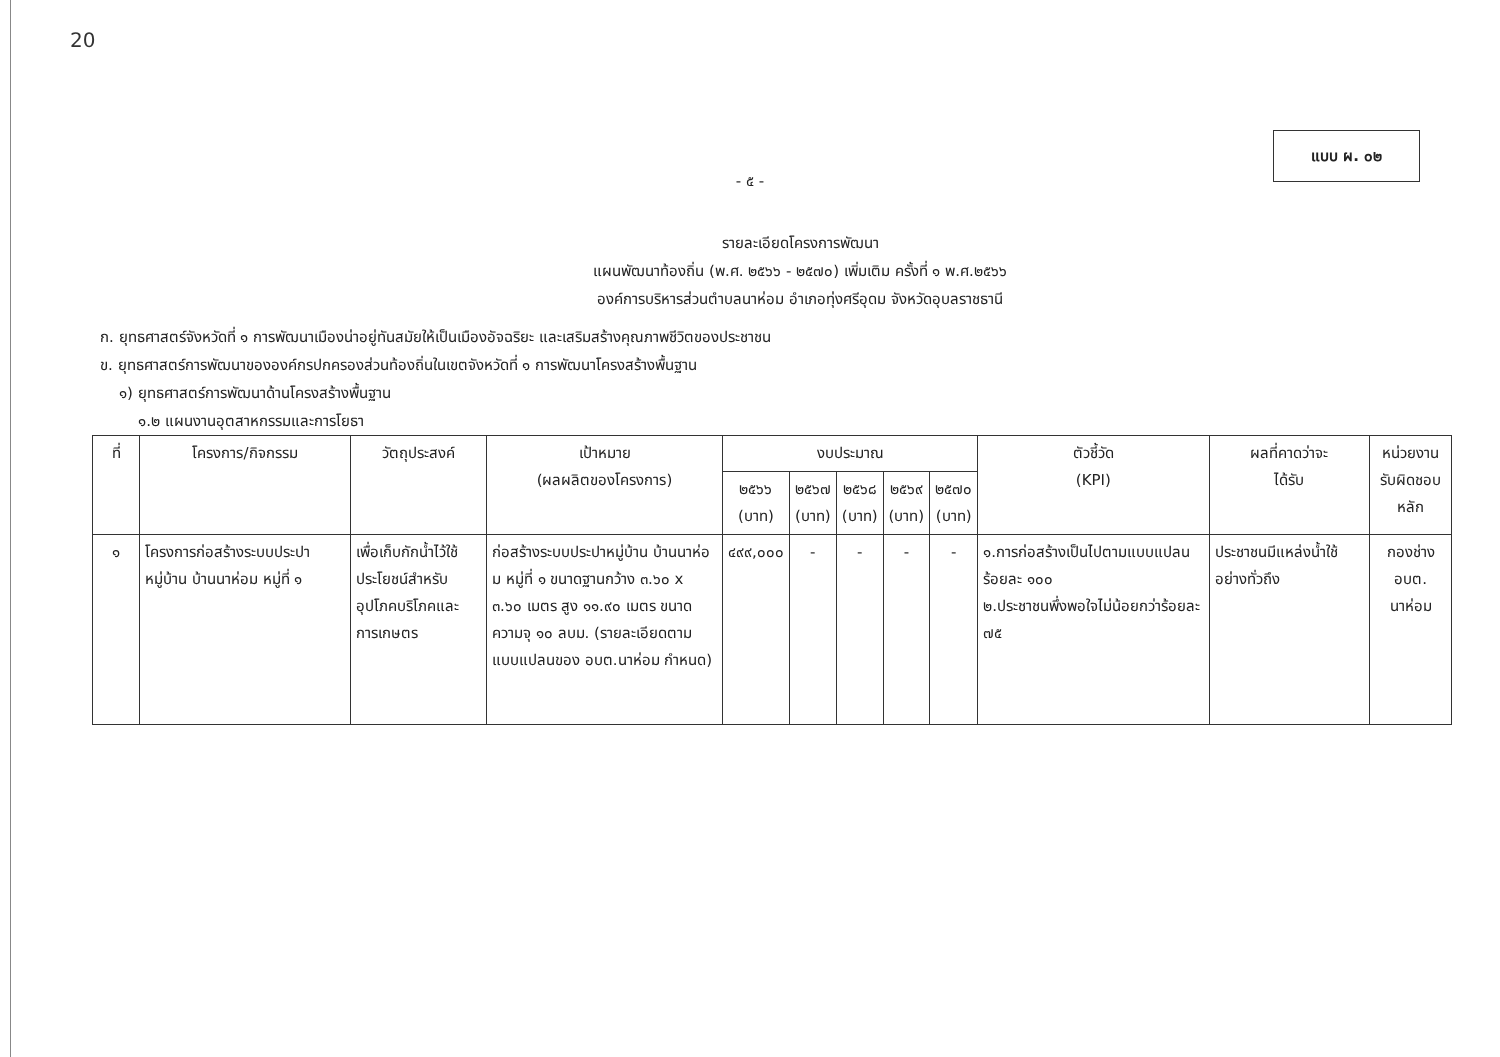20
แบบ ผ. ๐๒
- ๕ -
รายละเอียดโครงการพัฒนา
แผนพัฒนาท้องถิ่น (พ.ศ. ๒๕๖๖ - ๒๕๗๐) เพิ่มเติม ครั้งที่ ๑ พ.ศ.๒๕๖๖
องค์การบริหารส่วนตำบลนาห่อม อำเภอทุ่งศรีอุดม จังหวัดอุบลราชธานี
ก. ยุทธศาสตร์จังหวัดที่ ๑ การพัฒนาเมืองน่าอยู่ทันสมัยให้เป็นเมืองอัจฉริยะ และเสริมสร้างคุณภาพชีวิตของประชาชน
ข. ยุทธศาสตร์การพัฒนาขององค์กรปกครองส่วนท้องถิ่นในเขตจังหวัดที่ ๑ การพัฒนาโครงสร้างพื้นฐาน
๑) ยุทธศาสตร์การพัฒนาด้านโครงสร้างพื้นฐาน
๑.๒ แผนงานอุตสาหกรรมและการโยธา
| ที่ | โครงการ/กิจกรรม | วัตถุประสงค์ | เป้าหมาย (ผลผลิตของโครงการ) | งบประมาณ | | | | | ตัวชี้วัด (KPI) | ผลที่คาดว่าจะ ได้รับ | หน่วยงาน รับผิดชอบ หลัก |
| --- | --- | --- | --- | --- | --- | --- | --- | --- | --- | --- | --- |
| | | | | ๒๕๖๖ (บาท) | ๒๕๖๗ (บาท) | ๒๕๖๘ (บาท) | ๒๕๖๙ (บาท) | ๒๕๗๐ (บาท) | | | |
| ๑ | โครงการก่อสร้างระบบประปาหมู่บ้าน บ้านนาห่อม หมู่ที่ ๑ | เพื่อเก็บกักน้ำไว้ใช้ประโยชน์สำหรับอุปโภคบริโภคและการเกษตร | ก่อสร้างระบบประปาหมู่บ้าน บ้านนาห่อม หมู่ที่ ๑ ขนาดฐานกว้าง ๓.๖๐ x ๓.๖๐ เมตร สูง ๑๑.๙๐ เมตร ขนาดความจุ ๑๐ ลบม. (รายละเอียดตามแบบแปลนของ อบต.นาห่อม กำหนด) | ๔๙๙,๐๐๐ | - | - | - | - | ๑.การก่อสร้างเป็นไปตามแบบแปลน ร้อยละ ๑๐๐ ๒.ประชาชนพึ่งพอใจไม่น้อยกว่าร้อยละ ๗๕ | ประชาชนมีแหล่งน้ำใช้อย่างทั่วถึง | กองช่าง อบต. นาห่อม |